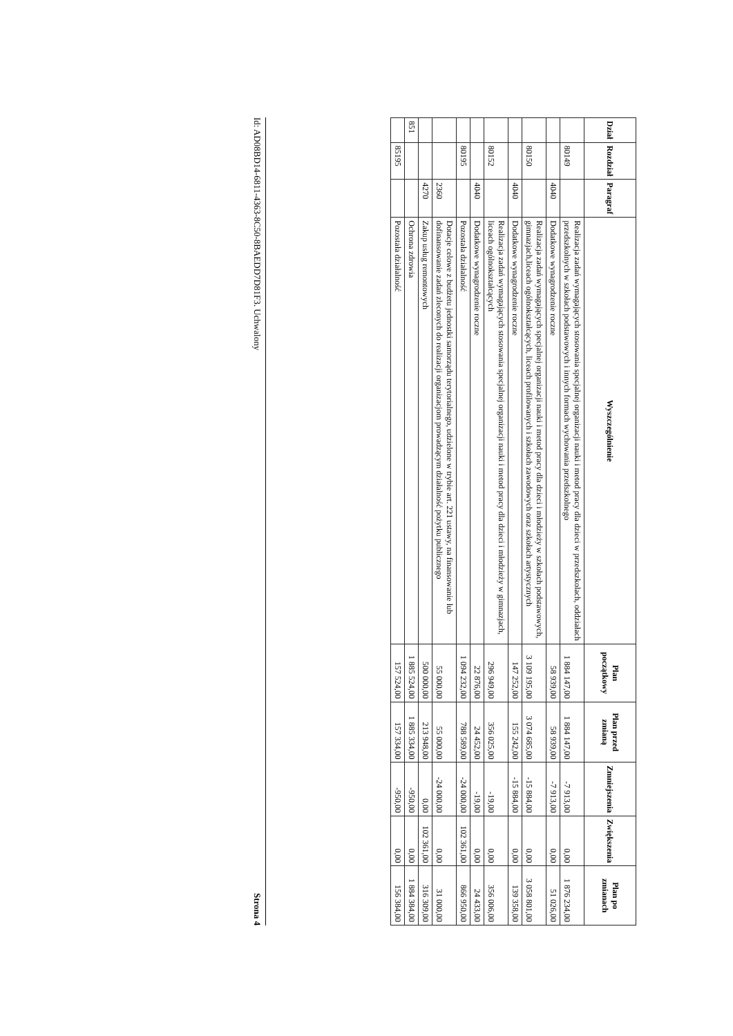| Dział | Rozdział | Paragraf | Wyszczególnienie | Plan początkowy | Plan przed zmianą | Zmniejszenia | Zwiększenia | Plan po zmianach |
| --- | --- | --- | --- | --- | --- | --- | --- | --- |
| | 80149 | | Realizacja zadań wymagających stosowania specjalnej organizacji nauki i metod pracy dla dzieci w przedszkolach, oddziałach przedszkolnych w szkołach podstawowych i innych formach wychowania przedszkolnego | 1 884 147,00 | 1 884 147,00 | -7 913,00 | 0,00 | 1 876 234,00 |
| | | 4040 | Dodatkowe wynagrodzenie roczne | 58 939,00 | 58 939,00 | -7 913,00 | 0,00 | 51 026,00 |
| | 80150 | | Realizacja zadań wymagających specjalnej organizacji nauki i metod pracy dla dzieci i młodzieży w szkołach podstawowych, gimnazjach,liceach ogólnokształcących, liceach profilowanych i szkołach zawodowych oraz szkołach artystycznych | 3 109 195,00 | 3 074 685,00 | -15 884,00 | 0,00 | 3 058 801,00 |
| | | 4040 | Dodatkowe wynagrodzenie roczne | 147 252,00 | 155 242,00 | -15 884,00 | 0,00 | 139 358,00 |
| | 80152 | | Realizacja zadań wymagających stosowania specjalnej organizacji nauki i metod pracy dla dzieci i młodzieży w gimnazjach, liceach ogólnokształcących | 296 949,00 | 356 025,00 | -19,00 | 0,00 | 356 006,00 |
| | | 4040 | Dodatkowe wynagrodzenie roczne | 22 876,00 | 24 452,00 | -19,00 | 0,00 | 24 433,00 |
| | 80195 | | Pozostała działalność | 1 094 232,00 | 788 589,00 | -24 000,00 | 102 361,00 | 866 950,00 |
| | | 2360 | Dotacje celowe z budżetu jednostki samorządu terytorialnego, udzielone w trybie art. 221 ustawy, na finansowanie lub dofinansowanie zadań zleconych do realizacji organizacjom prowadzącym działalność pożytku publicznego | 55 000,00 | 55 000,00 | -24 000,00 | 0,00 | 31 000,00 |
| | | 4270 | Zakup usług remontowych | 500 000,00 | 213 948,00 | 0,00 | 102 361,00 | 316 309,00 |
| 851 | | | Ochrona zdrowia | 1 885 524,00 | 1 885 334,00 | -950,00 | 0,00 | 1 884 384,00 |
| | 85195 | | Pozostała działalność | 157 524,00 | 157 334,00 | -950,00 | 0,00 | 156 384,00 |
Id: AD08BD14-6811-4363-8C50-8BAEDD7D81F3. Uchwalony Strona 4